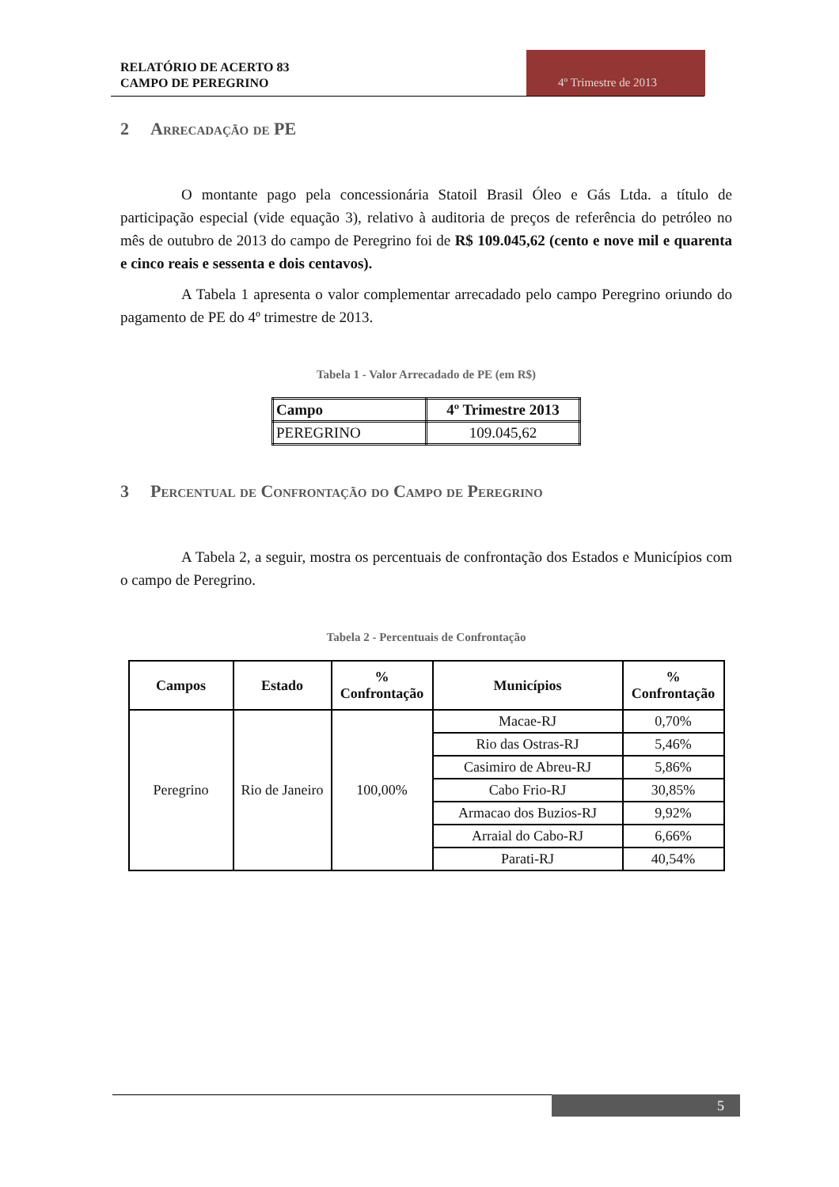RELATÓRIO DE ACERTO 83
CAMPO DE PEREGRINO
4º Trimestre de 2013
2 Arrecadação de PE
O montante pago pela concessionária Statoil Brasil Óleo e Gás Ltda. a título de participação especial (vide equação 3), relativo à auditoria de preços de referência do petróleo no mês de outubro de 2013 do campo de Peregrino foi de R$ 109.045,62 (cento e nove mil e quarenta e cinco reais e sessenta e dois centavos).
A Tabela 1 apresenta o valor complementar arrecadado pelo campo Peregrino oriundo do pagamento de PE do 4º trimestre de 2013.
Tabela 1 - Valor Arrecadado de PE (em R$)
| Campo | 4º Trimestre 2013 |
| --- | --- |
| PEREGRINO | 109.045,62 |
3 Percentual de Confrontação do Campo de Peregrino
A Tabela 2, a seguir, mostra os percentuais de confrontação dos Estados e Municípios com o campo de Peregrino.
Tabela 2 - Percentuais de Confrontação
| Campos | Estado | % Confrontação | Municípios | % Confrontação |
| --- | --- | --- | --- | --- |
| Peregrino | Rio de Janeiro | 100,00% | Macae-RJ | 0,70% |
| | | | Rio das Ostras-RJ | 5,46% |
| | | | Casimiro de Abreu-RJ | 5,86% |
| | | | Cabo Frio-RJ | 30,85% |
| | | | Armacao dos Buzios-RJ | 9,92% |
| | | | Arraial do Cabo-RJ | 6,66% |
| | | | Parati-RJ | 40,54% |
5